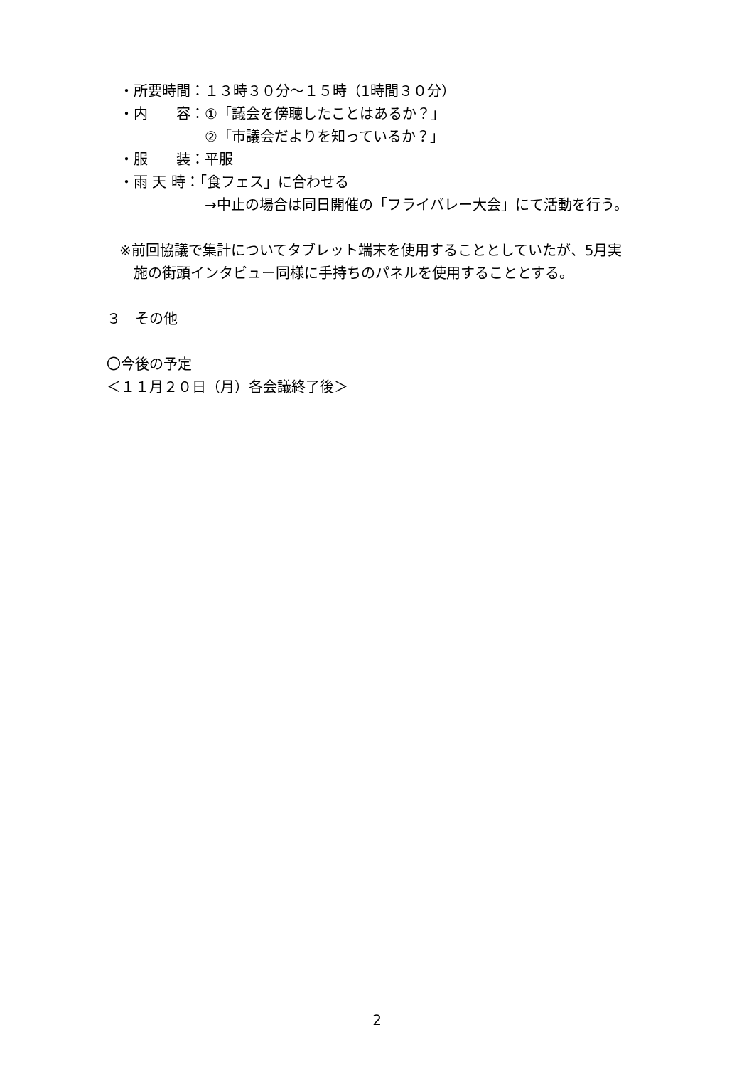・所要時間：１３時３０分～１５時（1時間３０分）
・内　　容：①「議会を傍聴したことはあるか？」
　　　　　　②「市議会だよりを知っているか？」
・服　　装：平服
・雨 天 時：「食フェス」に合わせる
　　　　　　→中止の場合は同日開催の「フライバレー大会」にて活動を行う。
※前回協議で集計についてタブレット端末を使用することとしていたが、5月実
　施の街頭インタビュー同様に手持ちのパネルを使用することとする。
３　その他
〇今後の予定
＜１１月２０日（月）各会議終了後＞
2